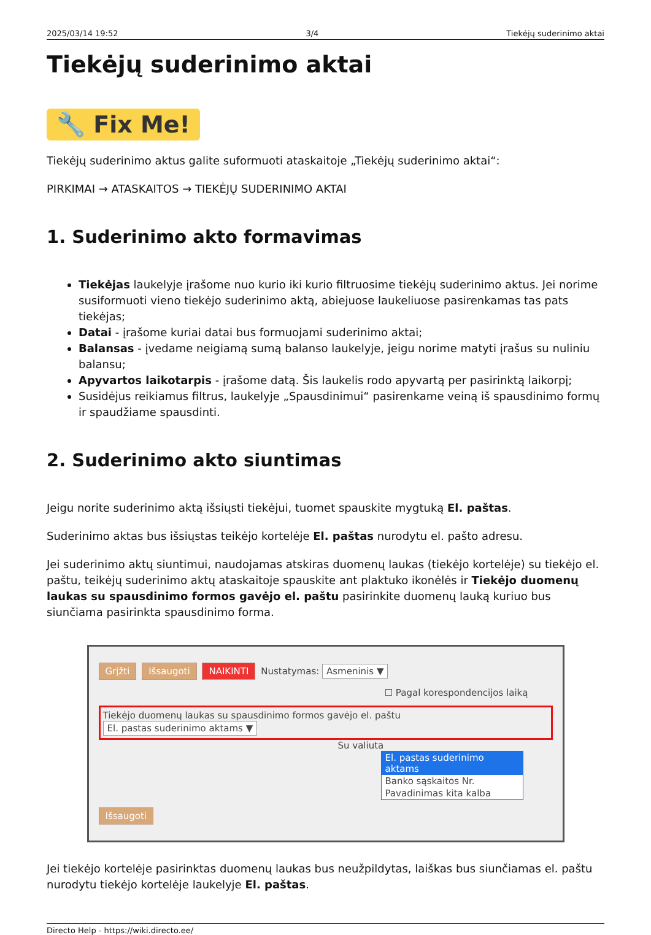2025/03/14 19:52 3/4 Tiekėjų suderinimo aktai
Tiekėjų suderinimo aktai
🔧 Fix Me!
Tiekėjų suderinimo aktus galite suformuoti ataskaitoje „Tiekėjų suderinimo aktai“:
PIRKIMAI → ATASKAITOS → TIEKĖJŲ SUDERINIMO AKTAI
1. Suderinimo akto formavimas
Tiekėjas laukelyje įrašome nuo kurio iki kurio filtruosime tiekėjų suderinimo aktus. Jei norime susiformuoti vieno tiekėjo suderinimo aktą, abiejuose laukeliuose pasirenkamas tas pats tiekėjas;
Datai - įrašome kuriai datai bus formuojami suderinimo aktai;
Balansas - įvedame neigiamą sumą balanso laukelyje, jeigu norime matyti įrašus su nuliniu balansu;
Apyvartos laikotarpis - įrašome datą. Šis laukelis rodo apyvartą per pasirinktą laikorpį;
Susidėjus reikiamus filtrus, laukelyje „Spausdinimui“ pasirenkame veiną iš spausdinimo formų ir spaudžiame spausdinti.
2. Suderinimo akto siuntimas
Jeigu norite suderinimo aktą išsiųsti tiekėjui, tuomet spauskite mygtuką El. paštas.
Suderinimo aktas bus išsiųstas teikėjo kortelėje El. paštas nurodytu el. pašto adresu.
Jei suderinimo aktų siuntimui, naudojamas atskiras duomenų laukas (tiekėjo kortelėje) su tiekėjo el. paštu, teikėjų suderinimo aktų ataskaitoje spauskite ant plaktuko ikonėlės ir Tiekėjo duomenų laukas su spausdinimo formos gavėjo el. paštu pasirinkite duomenų lauką kuriuo bus siunčiama pasirinkta spausdinimo forma.
Grįžti Išsaugoti NAIKINTI Nustatymas: Asmeninis ▼
☐ Pagal korespondencijos laiką
Tiekėjo duomenų laukas su spausdinimo formos gavėjo el. paštu El. pastas suderinimo aktams ▼
Su valiuta
El. pastas suderinimo aktams
Banko sąskaitos Nr.
Pavadinimas kita kalba
Išsaugoti
Jei tiekėjo kortelėje pasirinktas duomenų laukas bus neužpildytas, laiškas bus siunčiamas el. paštu nurodytu tiekėjo kortelėje laukelyje El. paštas.
Directo Help - https://wiki.directo.ee/